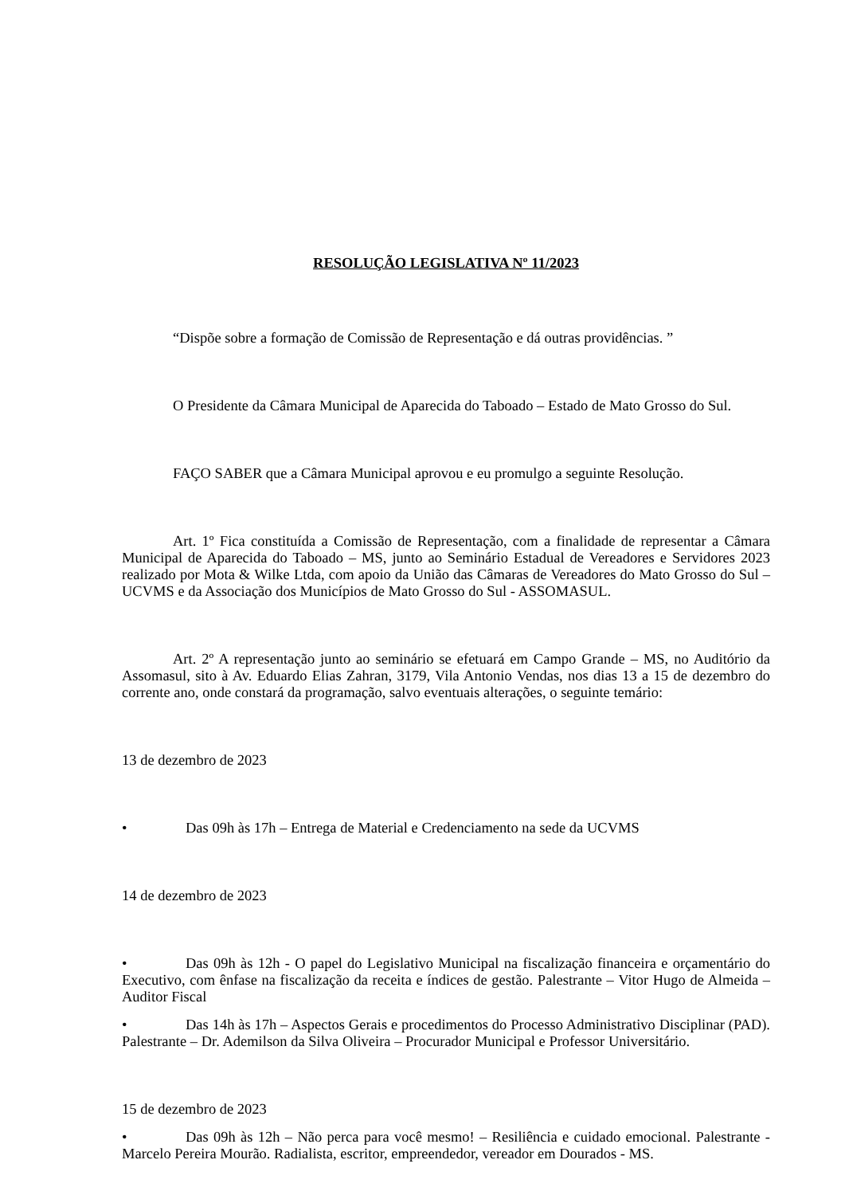RESOLUÇÃO LEGISLATIVA Nº 11/2023
“Dispõe sobre a formação de Comissão de Representação e dá outras providências. ”
O Presidente da Câmara Municipal de Aparecida do Taboado – Estado de Mato Grosso do Sul.
FAÇO SABER que a Câmara Municipal aprovou e eu promulgo a seguinte Resolução.
Art. 1º Fica constituída a Comissão de Representação, com a finalidade de representar a Câmara Municipal de Aparecida do Taboado – MS, junto ao Seminário Estadual de Vereadores e Servidores 2023 realizado por Mota & Wilke Ltda, com apoio da União das Câmaras de Vereadores do Mato Grosso do Sul – UCVMS e da Associação dos Municípios de Mato Grosso do Sul - ASSOMASUL.
Art. 2º A representação junto ao seminário se efetuará em Campo Grande – MS, no Auditório da Assomasul, sito à Av. Eduardo Elias Zahran, 3179, Vila Antonio Vendas, nos dias 13 a 15 de dezembro do corrente ano, onde constará da programação, salvo eventuais alterações, o seguinte temário:
13 de dezembro de 2023
• Das 09h às 17h – Entrega de Material e Credenciamento na sede da UCVMS
14 de dezembro de 2023
• Das 09h às 12h - O papel do Legislativo Municipal na fiscalização financeira e orçamentário do Executivo, com ênfase na fiscalização da receita e índices de gestão. Palestrante – Vitor Hugo de Almeida – Auditor Fiscal
• Das 14h às 17h – Aspectos Gerais e procedimentos do Processo Administrativo Disciplinar (PAD). Palestrante – Dr. Ademilson da Silva Oliveira – Procurador Municipal e Professor Universitário.
15 de dezembro de 2023
• Das 09h às 12h – Não perca para você mesmo! – Resiliência e cuidado emocional. Palestrante - Marcelo Pereira Mourão. Radialista, escritor, empreendedor, vereador em Dourados - MS.